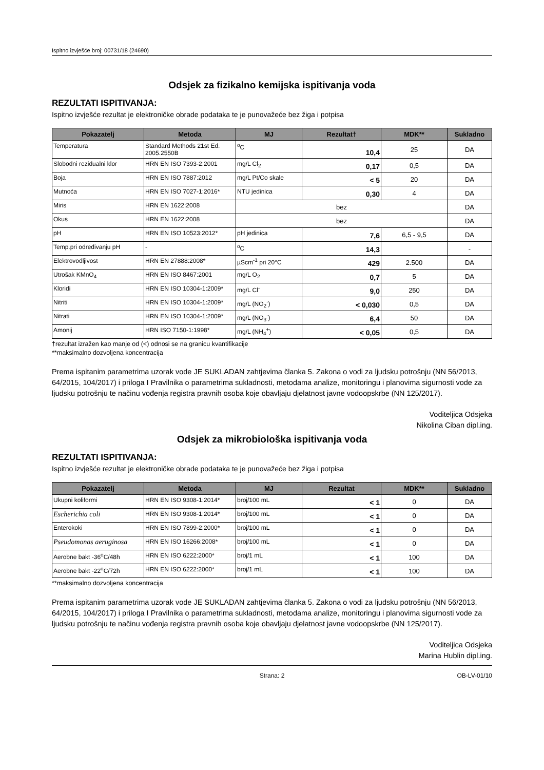Ispitno izvješće broj: 00731/18 (24690)
Odsjek za fizikalno kemijska ispitivanja voda
REZULTATI ISPITIVANJA:
Ispitno izvješće rezultat je elektroničke obrade podataka te je punovažeće bez žiga i potpisa
| Pokazatelj | Metoda | MJ | Rezultat† | MDK** | Sukladno |
| --- | --- | --- | --- | --- | --- |
| Temperatura | Standard Methods 21st Ed. 2005.2550B | <sup>o</sup> C | 10,4 | 25 | DA |
| Slobodni rezidualni klor | HRN EN ISO 7393-2:2001 | mg/L Cl<sub>2</sub> | 0,17 | 0,5 | DA |
| Boja | HRN EN ISO 7887:2012 | mg/L Pt/Co skale | < 5 | 20 | DA |
| Mutnoća | HRN EN ISO 7027-1:2016* | NTU jedinica | 0,30 | 4 | DA |
| Miris | HRN EN 1622:2008 | bez | | | DA |
| Okus | HRN EN 1622:2008 | bez | | | DA |
| pH | HRN EN ISO 10523:2012* | pH jedinica | 7,6 | 6,5 - 9,5 | DA |
| Temp.pri određivanju pH | - | <sup>o</sup> C | 14,3 | | - |
| Elektrovodljivost | HRN EN 27888:2008* | µScm<sup>-1</sup> pri 20°C | 429 | 2.500 | DA |
| Utrošak KMnO<sub>4</sub> | HRN EN ISO 8467:2001 | mg/L O<sub>2</sub> | 0,7 | 5 | DA |
| Kloridi | HRN EN ISO 10304-1:2009* | mg/L Cl<sup>-</sup> | 9,0 | 250 | DA |
| Nitriti | HRN EN ISO 10304-1:2009* | mg/L (NO<sub>2</sub><sup>-</sup>) | < 0,030 | 0,5 | DA |
| Nitrati | HRN EN ISO 10304-1:2009* | mg/L (NO<sub>3</sub><sup>-</sup>) | 6,4 | 50 | DA |
| Amonij | HRN ISO 7150-1:1998* | mg/L (NH<sub>4</sub><sup>+</sup>) | < 0,05 | 0,5 | DA |
†rezultat izražen kao manje od (<) odnosi se na granicu kvantifikacije
**maksimalno dozvoljena koncentracija
Prema ispitanim parametrima uzorak vode JE SUKLADAN zahtjevima članka 5. Zakona o vodi za ljudsku potrošnju (NN 56/2013, 64/2015, 104/2017) i priloga I Pravilnika o parametrima sukladnosti, metodama analize, monitoringu i planovima sigurnosti vode za ljudsku potrošnju te načinu vođenja registra pravnih osoba koje obavljaju djelatnost javne vodoopskrbe (NN 125/2017).
Voditeljica Odsjeka
Nikolina Ciban dipl.ing.
Odsjek za mikrobiološka ispitivanja voda
REZULTATI ISPITIVANJA:
Ispitno izvješće rezultat je elektroničke obrade podataka te je punovažeće bez žiga i potpisa
| Pokazatelj | Metoda | MJ | Rezultat | MDK** | Sukladno |
| --- | --- | --- | --- | --- | --- |
| Ukupni koliformi | HRN EN ISO 9308-1:2014* | broj/100 mL | < 1 | 0 | DA |
| Escherichia coli | HRN EN ISO 9308-1:2014* | broj/100 mL | < 1 | 0 | DA |
| Enterokoki | HRN EN ISO 7899-2:2000* | broj/100 mL | < 1 | 0 | DA |
| Pseudomonas aeruginosa | HRN EN ISO 16266:2008* | broj/100 mL | < 1 | 0 | DA |
| Aerobne bakt -36<sup>o</sup>C/48h | HRN EN ISO 6222:2000* | broj/1 mL | < 1 | 100 | DA |
| Aerobne bakt -22<sup>o</sup>C/72h | HRN EN ISO 6222:2000* | broj/1 mL | < 1 | 100 | DA |
**maksimalno dozvoljena koncentracija
Prema ispitanim parametrima uzorak vode JE SUKLADAN zahtjevima članka 5. Zakona o vodi za ljudsku potrošnju (NN 56/2013, 64/2015, 104/2017) i priloga I Pravilnika o parametrima sukladnosti, metodama analize, monitoringu i planovima sigurnosti vode za ljudsku potrošnju te načinu vođenja registra pravnih osoba koje obavljaju djelatnost javne vodoopskrbe (NN 125/2017).
Voditeljica Odsjeka
Marina Hublin dipl.ing.
Strana: 2 OB-LV-01/10